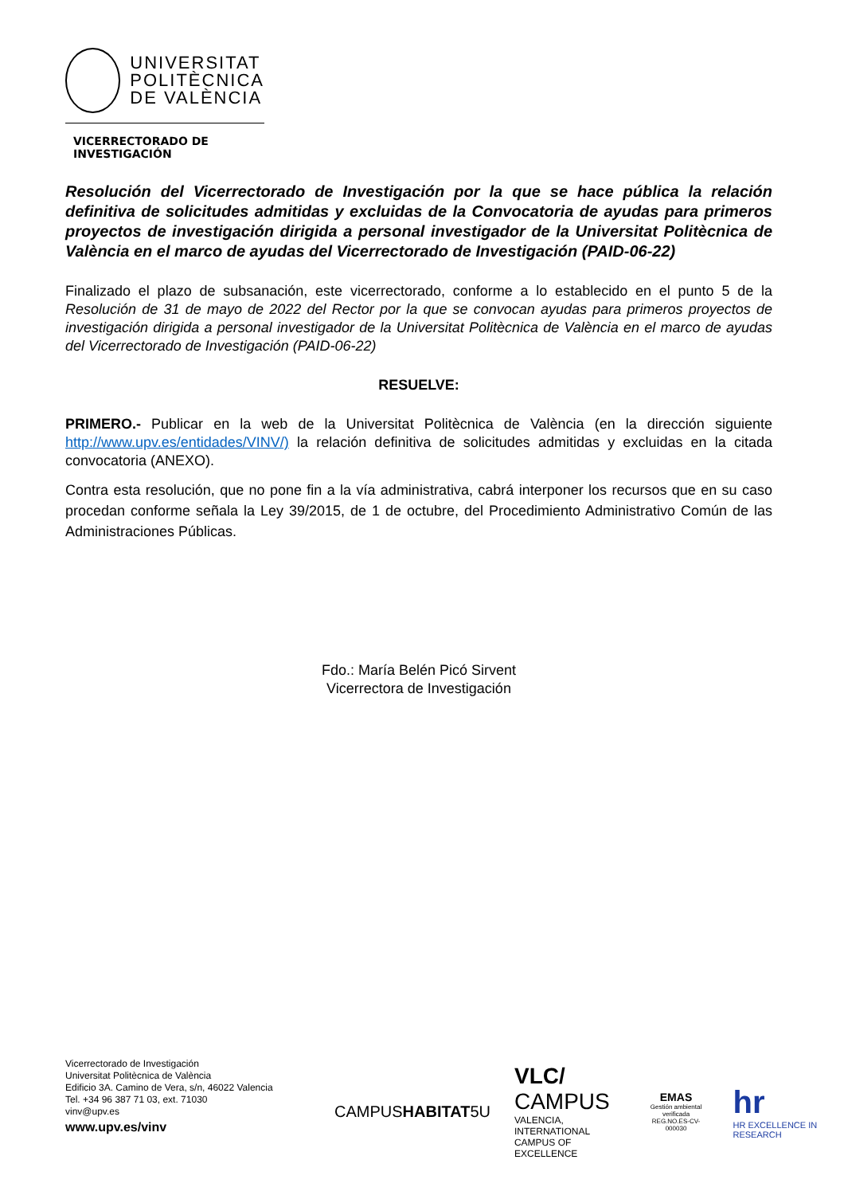UNIVERSITAT
POLITÈCNICA
DE VALÈNCIA
VICERRECTORADO DE INVESTIGACIÓN
Resolución del Vicerrectorado de Investigación por la que se hace pública la relación definitiva de solicitudes admitidas y excluidas de la Convocatoria de ayudas para primeros proyectos de investigación dirigida a personal investigador de la Universitat Politècnica de València en el marco de ayudas del Vicerrectorado de Investigación (PAID-06-22)
Finalizado el plazo de subsanación, este vicerrectorado, conforme a lo establecido en el punto 5 de la Resolución de 31 de mayo de 2022 del Rector por la que se convocan ayudas para primeros proyectos de investigación dirigida a personal investigador de la Universitat Politècnica de València en el marco de ayudas del Vicerrectorado de Investigación (PAID-06-22)
RESUELVE:
PRIMERO.- Publicar en la web de la Universitat Politècnica de València (en la dirección siguiente http://www.upv.es/entidades/VINV/) la relación definitiva de solicitudes admitidas y excluidas en la citada convocatoria (ANEXO).
Contra esta resolución, que no pone fin a la vía administrativa, cabrá interponer los recursos que en su caso procedan conforme señala la Ley 39/2015, de 1 de octubre, del Procedimiento Administrativo Común de las Administraciones Públicas.
Fdo.: María Belén Picó Sirvent
Vicerrectora de Investigación
Vicerrectorado de Investigación
Universitat Politècnica de València
Edificio 3A. Camino de Vera, s/n, 46022 Valencia
Tel. +34 96 387 71 03, ext. 71030
vinv@upv.es
www.upv.es/vinv
CAMPUSHABITAT5U
VLC/
CAMPUS
VALENCIA, INTERNATIONAL
CAMPUS OF EXCELLENCE
EMAS
Gestión ambiental verificada
REG.NO.ES-CV-000030
hr
HR EXCELLENCE IN RESEARCH